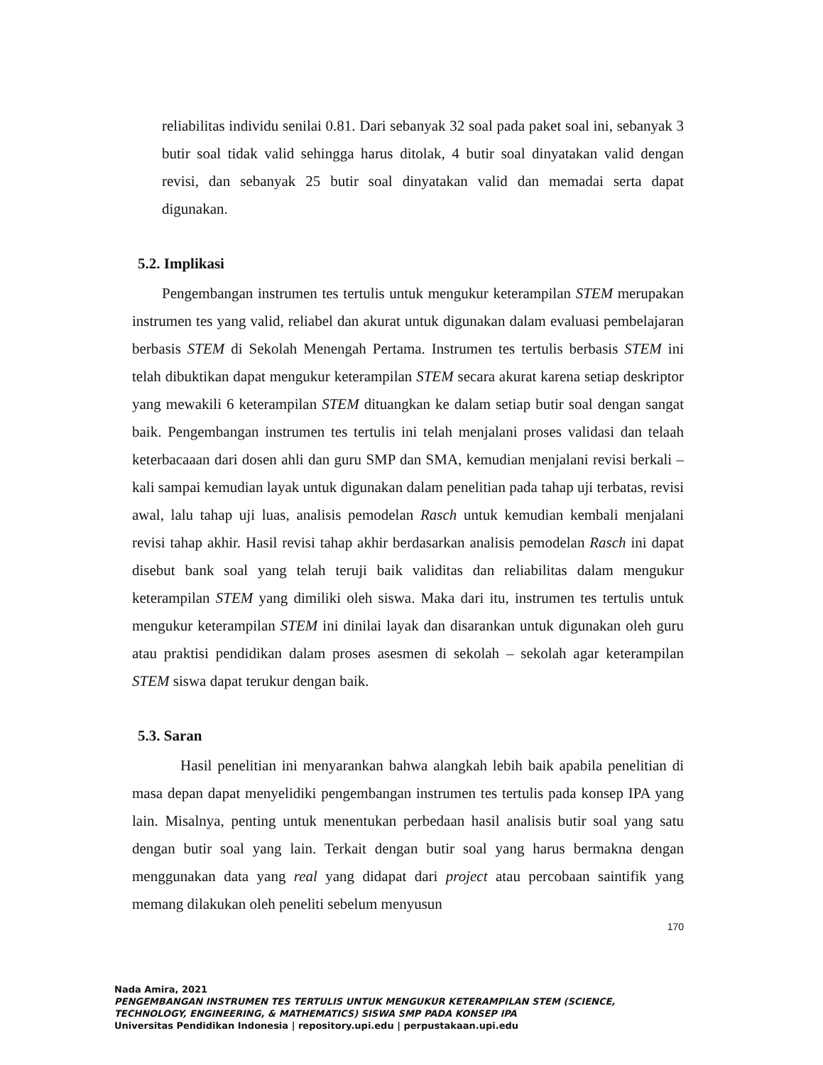reliabilitas individu senilai 0.81. Dari sebanyak 32 soal pada paket soal ini, sebanyak 3 butir soal tidak valid sehingga harus ditolak, 4 butir soal dinyatakan valid dengan revisi, dan sebanyak 25 butir soal dinyatakan valid dan memadai serta dapat digunakan.
5.2. Implikasi
Pengembangan instrumen tes tertulis untuk mengukur keterampilan STEM merupakan instrumen tes yang valid, reliabel dan akurat untuk digunakan dalam evaluasi pembelajaran berbasis STEM di Sekolah Menengah Pertama. Instrumen tes tertulis berbasis STEM ini telah dibuktikan dapat mengukur keterampilan STEM secara akurat karena setiap deskriptor yang mewakili 6 keterampilan STEM dituangkan ke dalam setiap butir soal dengan sangat baik. Pengembangan instrumen tes tertulis ini telah menjalani proses validasi dan telaah keterbacaaan dari dosen ahli dan guru SMP dan SMA, kemudian menjalani revisi berkali – kali sampai kemudian layak untuk digunakan dalam penelitian pada tahap uji terbatas, revisi awal, lalu tahap uji luas, analisis pemodelan Rasch untuk kemudian kembali menjalani revisi tahap akhir. Hasil revisi tahap akhir berdasarkan analisis pemodelan Rasch ini dapat disebut bank soal yang telah teruji baik validitas dan reliabilitas dalam mengukur keterampilan STEM yang dimiliki oleh siswa. Maka dari itu, instrumen tes tertulis untuk mengukur keterampilan STEM ini dinilai layak dan disarankan untuk digunakan oleh guru atau praktisi pendidikan dalam proses asesmen di sekolah – sekolah agar keterampilan STEM siswa dapat terukur dengan baik.
5.3. Saran
Hasil penelitian ini menyarankan bahwa alangkah lebih baik apabila penelitian di masa depan dapat menyelidiki pengembangan instrumen tes tertulis pada konsep IPA yang lain. Misalnya, penting untuk menentukan perbedaan hasil analisis butir soal yang satu dengan butir soal yang lain. Terkait dengan butir soal yang harus bermakna dengan menggunakan data yang real yang didapat dari project atau percobaan saintifik yang memang dilakukan oleh peneliti sebelum menyusun
170
Nada Amira, 2021
PENGEMBANGAN INSTRUMEN TES TERTULIS UNTUK MENGUKUR KETERAMPILAN STEM (SCIENCE,
TECHNOLOGY, ENGINEERING, & MATHEMATICS) SISWA SMP PADA KONSEP IPA
Universitas Pendidikan Indonesia | repository.upi.edu | perpustakaan.upi.edu